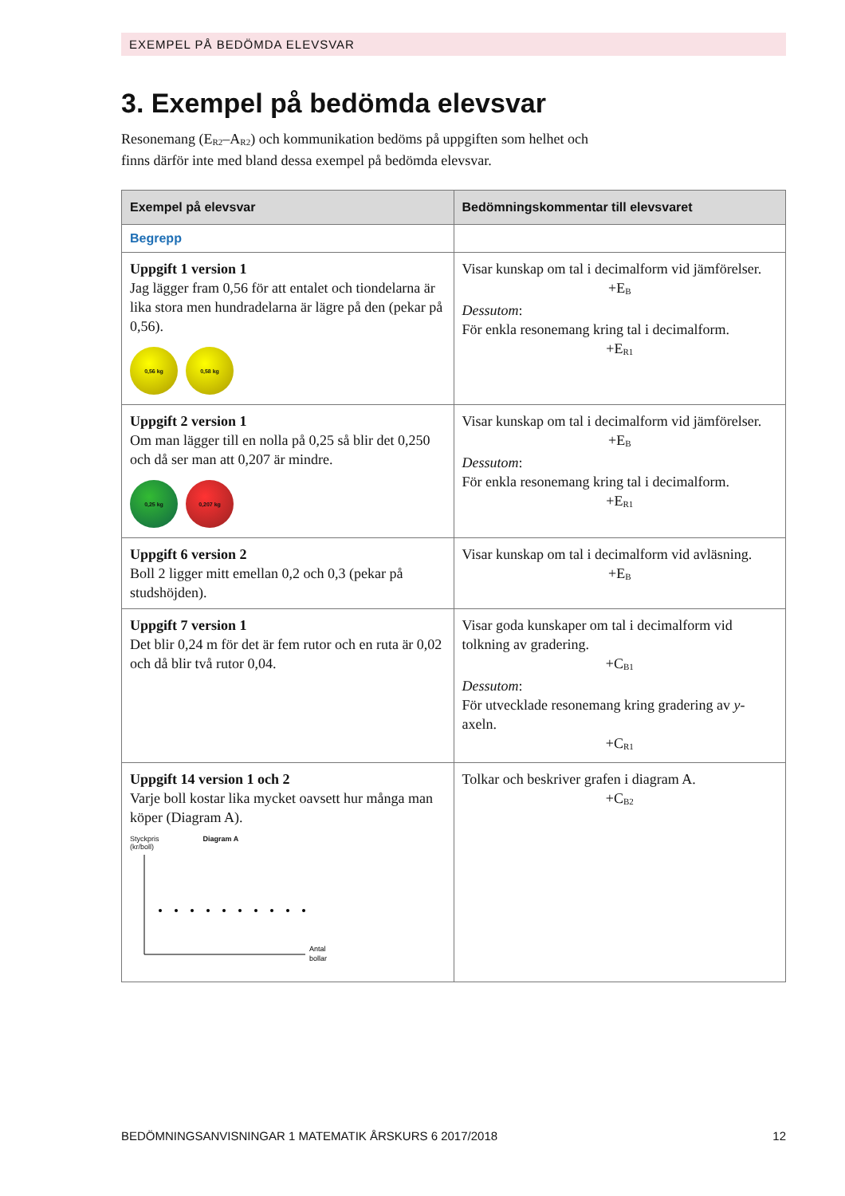EXEMPEL PÅ BEDÖMDA ELEVSVAR
3. Exempel på bedömda elevsvar
Resonemang (E<sub>R2</sub>–A<sub>R2</sub>) och kommunikation bedöms på uppgiften som helhet och finns därför inte med bland dessa exempel på bedömda elevsvar.
| Exempel på elevsvar | Bedömningskommentar till elevsvaret |
| --- | --- |
| Begrepp | |
| Uppgift 1 version 1 Jag lägger fram 0,56 för att entalet och tiondelarna är lika stora men hundradelarna är lägre på den (pekar på 0,56). 0,56 kg 0,58 kg | Visar kunskap om tal i decimalform vid jämförelser. +E<sub>B</sub> Dessutom : För enkla resonemang kring tal i decimalform. +E<sub>R1</sub> |
| Uppgift 2 version 1 Om man lägger till en nolla på 0,25 så blir det 0,250 och då ser man att 0,207 är mindre. 0,25 kg 0,207 kg | Visar kunskap om tal i decimalform vid jämförelser. +E<sub>B</sub> Dessutom : För enkla resonemang kring tal i decimalform. +E<sub>R1</sub> |
| Uppgift 6 version 2 Boll 2 ligger mitt emellan 0,2 och 0,3 (pekar på studshöjden). | Visar kunskap om tal i decimalform vid avläsning. +E<sub>B</sub> |
| Uppgift 7 version 1 Det blir 0,24 m för det är fem rutor och en ruta är 0,02 och då blir två rutor 0,04. | Visar goda kunskaper om tal i decimalform vid tolkning av gradering. +C<sub>B1</sub> Dessutom : För utvecklade resonemang kring gradering av y -axeln. +C<sub>R1</sub> |
| Uppgift 14 version 1 och 2 Varje boll kostar lika mycket oavsett hur många man köper (Diagram A). Styckpris (kr/boll) Diagram A Antal bollar | Tolkar och beskriver grafen i diagram A. +C<sub>B2</sub> |
BEDÖMNINGSANVISNINGAR 1 MATEMATIK ÅRSKURS 6 2017/2018 12